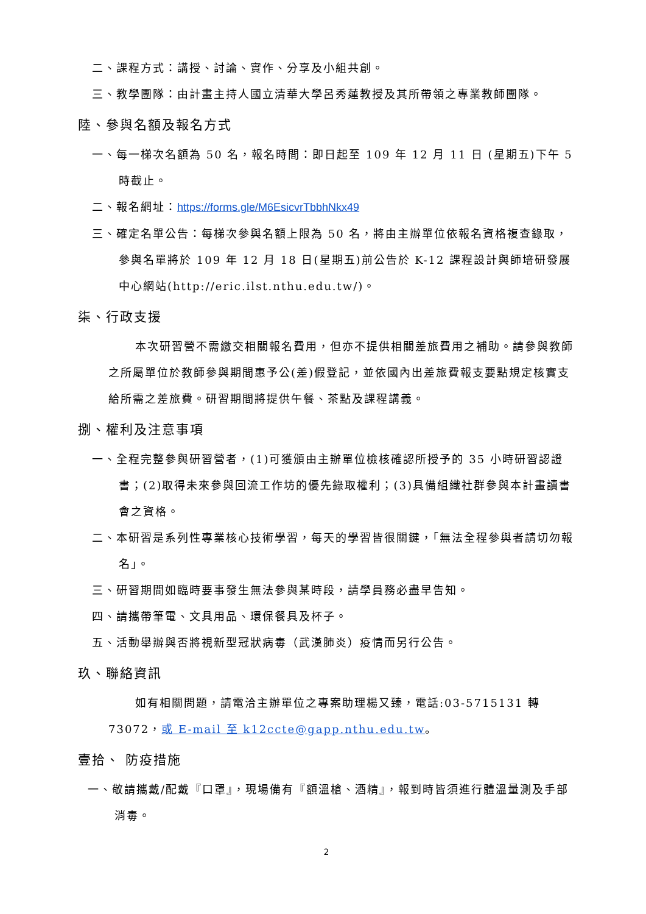二、課程方式：講授、討論、實作、分享及小組共創。
三、教學團隊：由計畫主持人國立清華大學呂秀蓮教授及其所帶領之專業教師團隊。
陸、參與名額及報名方式
一、每一梯次名額為 50 名，報名時間：即日起至 109 年 12 月 11 日 (星期五)下午 5 時截止。
二、報名網址：https://forms.gle/M6EsicvrTbbhNkx49
三、確定名單公告：每梯次參與名額上限為 50 名，將由主辦單位依報名資格複查錄取，參與名單將於 109 年 12 月 18 日(星期五)前公告於 K-12 課程設計與師培研發展中心網站(http://eric.ilst.nthu.edu.tw/)。
柒、行政支援
本次研習營不需繳交相關報名費用，但亦不提供相關差旅費用之補助。請參與教師之所屬單位於教師參與期間惠予公(差)假登記，並依國內出差旅費報支要點規定核實支給所需之差旅費。研習期間將提供午餐、茶點及課程講義。
捌、權利及注意事項
一、全程完整參與研習營者，(1)可獲頒由主辦單位檢核確認所授予的 35 小時研習認證書；(2)取得未來參與回流工作坊的優先錄取權利；(3)具備組織社群參與本計畫讀書會之資格。
二、本研習是系列性專業核心技術學習，每天的學習皆很關鍵，「無法全程參與者請切勿報名」。
三、研習期間如臨時要事發生無法參與某時段，請學員務必盡早告知。
四、請攜帶筆電、文具用品、環保餐具及杯子。
五、活動舉辦與否將視新型冠狀病毒（武漢肺炎）疫情而另行公告。
玖、聯絡資訊
如有相關問題，請電洽主辦單位之專案助理楊又臻，電話:03-5715131 轉 73072，或 E-mail 至 k12ccte@gapp.nthu.edu.tw。
壹拾、 防疫措施
一、敬請攜戴/配戴『口罩』，現場備有『額溫槍、酒精』，報到時皆須進行體溫量測及手部消毒。
2